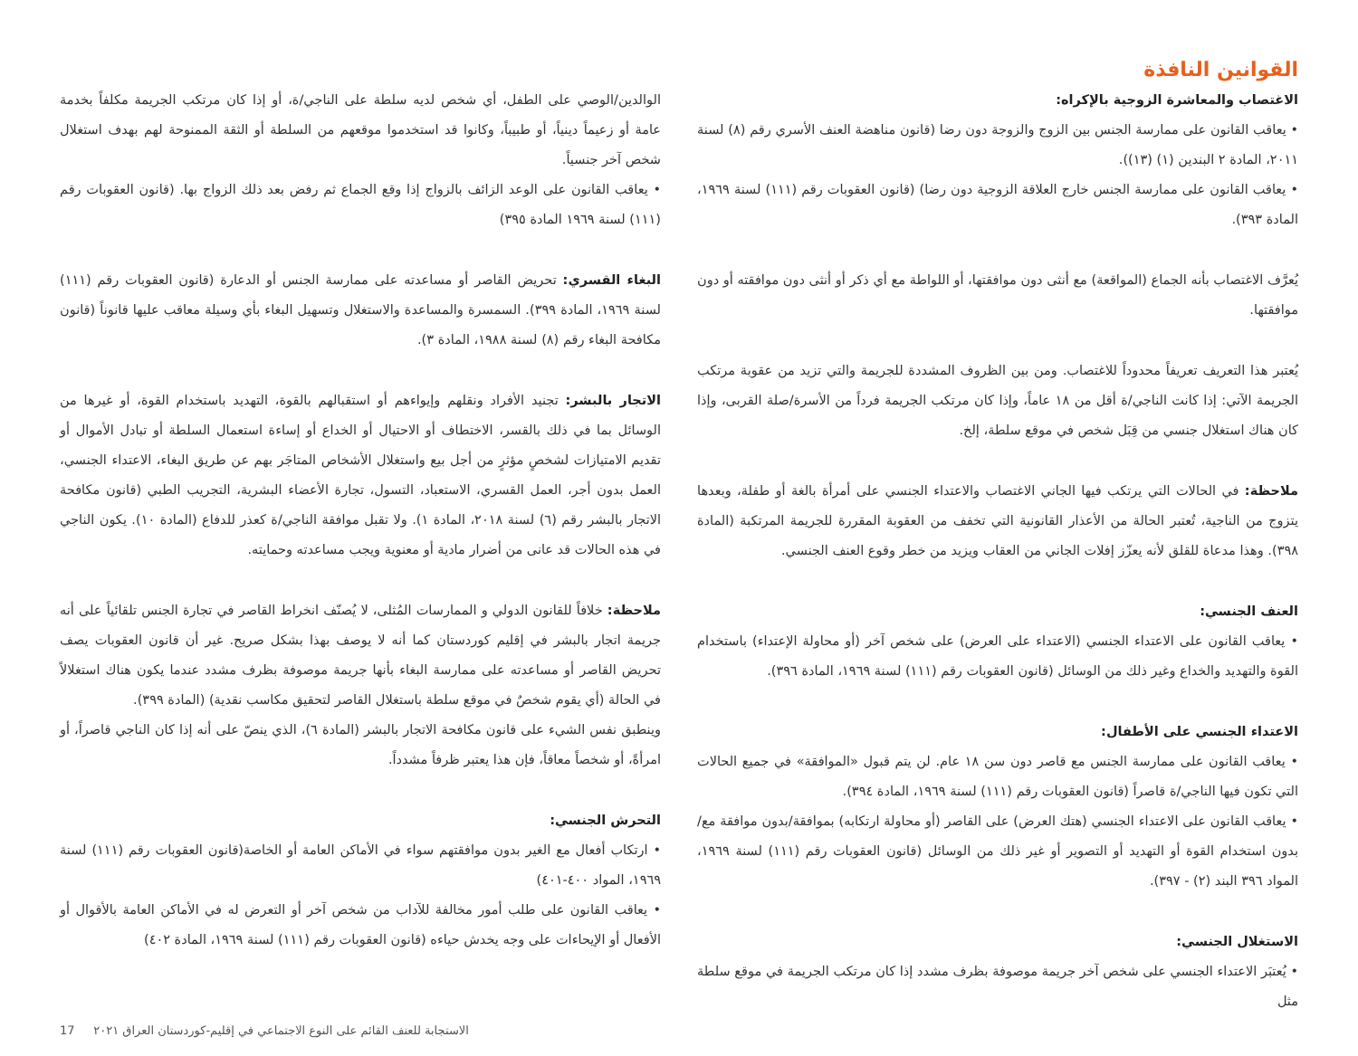القوانين النافذة
الاغتصاب والمعاشرة الزوجية بالإكراه:
• يعاقب القانون على ممارسة الجنس بين الزوج والزوجة دون رضا (قانون مناهضة العنف الأسري رقم (٨) لسنة ٢٠١١، المادة ٢ البندين (١) (١٣)).
• يعاقب القانون على ممارسة الجنس خارج العلاقة الزوجية دون رضا) (قانون العقوبات رقم (١١١) لسنة ١٩٦٩، المادة ٣٩٣).
يُعرَّف الاغتصاب بأنه الجماع (المواقعة) مع أنثى دون موافقتها، أو اللواطة مع أي ذكر أو أنثى دون موافقته أو دون موافقتها.
يُعتبر هذا التعريف تعريفاً محدوداً للاغتصاب. ومن بين الظروف المشددة للجريمة والتي تزيد من عقوبة مرتكب الجريمة الآتي: إذا كانت الناجي/ة أقل من ١٨ عاماً، وإذا كان مرتكب الجريمة فرداً من الأسرة/صلة القربى، وإذا كان هناك استغلال جنسي من قِبَل شخص في موقع سلطة، إلخ.
ملاحظة: في الحالات التي يرتكب فيها الجاني الاغتصاب والاعتداء الجنسي على أمرأة بالغة أو طفلة، وبعدها يتزوج من الناجية، تُعتبر الحالة من الأعذار القانونية التي تخفف من العقوبة المقررة للجريمة المرتكبة (المادة ٣٩٨). وهذا مدعاة للقلق لأنه يعزّز إفلات الجاني من العقاب ويزيد من خطر وقوع العنف الجنسي.
العنف الجنسي:
• يعاقب القانون على الاعتداء الجنسي (الاعتداء على العرض) على شخص آخر (أو محاولة الإعتداء) باستخدام القوة والتهديد والخداع وغير ذلك من الوسائل (قانون العقوبات رقم (١١١) لسنة ١٩٦٩، المادة ٣٩٦).
الاعتداء الجنسي على الأطفال:
• يعاقب القانون على ممارسة الجنس مع قاصر دون سن ١٨ عام. لن يتم قبول «الموافقة» في جميع الحالات التي تكون فيها الناجي/ة قاصراً (قانون العقوبات رقم (١١١) لسنة ١٩٦٩، المادة ٣٩٤).
• يعاقب القانون على الاعتداء الجنسي (هتك العرض) على القاصر (أو محاولة ارتكابه) بموافقة/بدون موافقة مع/بدون استخدام القوة أو التهديد أو التصوير أو غير ذلك من الوسائل (قانون العقوبات رقم (١١١) لسنة ١٩٦٩، المواد ٣٩٦ البند (٢) - ٣٩٧).
الاستغلال الجنسي:
• يُعتبَر الاعتداء الجنسي على شخص آخر جريمة موصوفة بظرف مشدد إذا كان مرتكب الجريمة في موقع سلطة مثل
الوالدين/الوصي على الطفل، أي شخص لديه سلطة على الناجي/ة، أو إذا كان مرتكب الجريمة مكلفاً بخدمة عامة أو زعيماً دينياً، أو طبيباً، وكانوا قد استخدموا موقعهم من السلطة أو الثقة الممنوحة لهم بهدف استغلال شخص آخر جنسياً.
• يعاقب القانون على الوعد الزائف بالزواج إذا وقع الجماع ثم رفض بعد ذلك الزواج بها. (قانون العقوبات رقم (١١١) لسنة ١٩٦٩ المادة ٣٩٥)
البغاء القسري: تحريض القاصر أو مساعدته على ممارسة الجنس أو الدعارة (قانون العقوبات رقم (١١١) لسنة ١٩٦٩، المادة ٣٩٩). السمسرة والمساعدة والاستغلال وتسهيل البغاء بأي وسيلة معاقب عليها قانوناً (قانون مكافحة البغاء رقم (٨) لسنة ١٩٨٨، المادة ٣).
الاتجار بالبشر: تجنيد الأفراد ونقلهم وإيواءهم أو استقبالهم بالقوة، التهديد باستخدام القوة، أو غيرها من الوسائل بما في ذلك بالقسر، الاختطاف أو الاحتيال أو الخداع أو إساءة استعمال السلطة أو تبادل الأموال أو تقديم الامتيازات لشخصٍ مؤثرٍ من أجل بيع واستغلال الأشخاص المتاجَر بهم عن طريق البغاء، الاعتداء الجنسي، العمل بدون أجر، العمل القسري، الاستعباد، التسول، تجارة الأعضاء البشرية، التجريب الطبي (قانون مكافحة الاتجار بالبشر رقم (٦) لسنة ٢٠١٨، المادة ١). ولا تقبل موافقة الناجي/ة كعذر للدفاع (المادة ١٠). يكون الناجي في هذه الحالات قد عانى من أضرار مادية أو معنوية ويجب مساعدته وحمايته.
ملاحظة: خلافاً للقانون الدولي و الممارسات المُثلى، لا يُصنّف انخراط القاصر في تجارة الجنس تلقائياً على أنه جريمة اتجار بالبشر في إقليم كوردستان كما أنه لا يوصف بهذا بشكل صريح. غير أن قانون العقوبات يصف تحريض القاصر أو مساعدته على ممارسة البغاء بأنها جريمة موصوفة بظرف مشدد عندما يكون هناك استغلالاً في الحالة (أي يقوم شخصٌ في موقع سلطة باستغلال القاصر لتحقيق مكاسب نقدية) (المادة ٣٩٩).
وينطبق نفس الشيء على قانون مكافحة الاتجار بالبشر (المادة ٦)، الذي ينصّ على أنه إذا كان الناجي قاصراً، أو امرأةً، أو شخصاً معاقاً، فإن هذا يعتبر ظرفاً مشدداً.
التحرش الجنسي:
• ارتكاب أفعال مع الغير بدون موافقتهم سواء في الأماكن العامة أو الخاصة(قانون العقوبات رقم (١١١) لسنة ١٩٦٩، المواد ٤٠٠-٤٠١)
• يعاقب القانون على طلب أمور مخالفة للآداب من شخص آخر أو التعرض له في الأماكن العامة بالأقوال أو الأفعال أو الإيحاءات على وجه يخدش حياءه (قانون العقوبات رقم (١١١) لسنة ١٩٦٩، المادة ٤٠٢)
17 الاستجابة للعنف القائم على النوع الاجتماعي في إقليم-كوردستان العراق ٢٠٢١